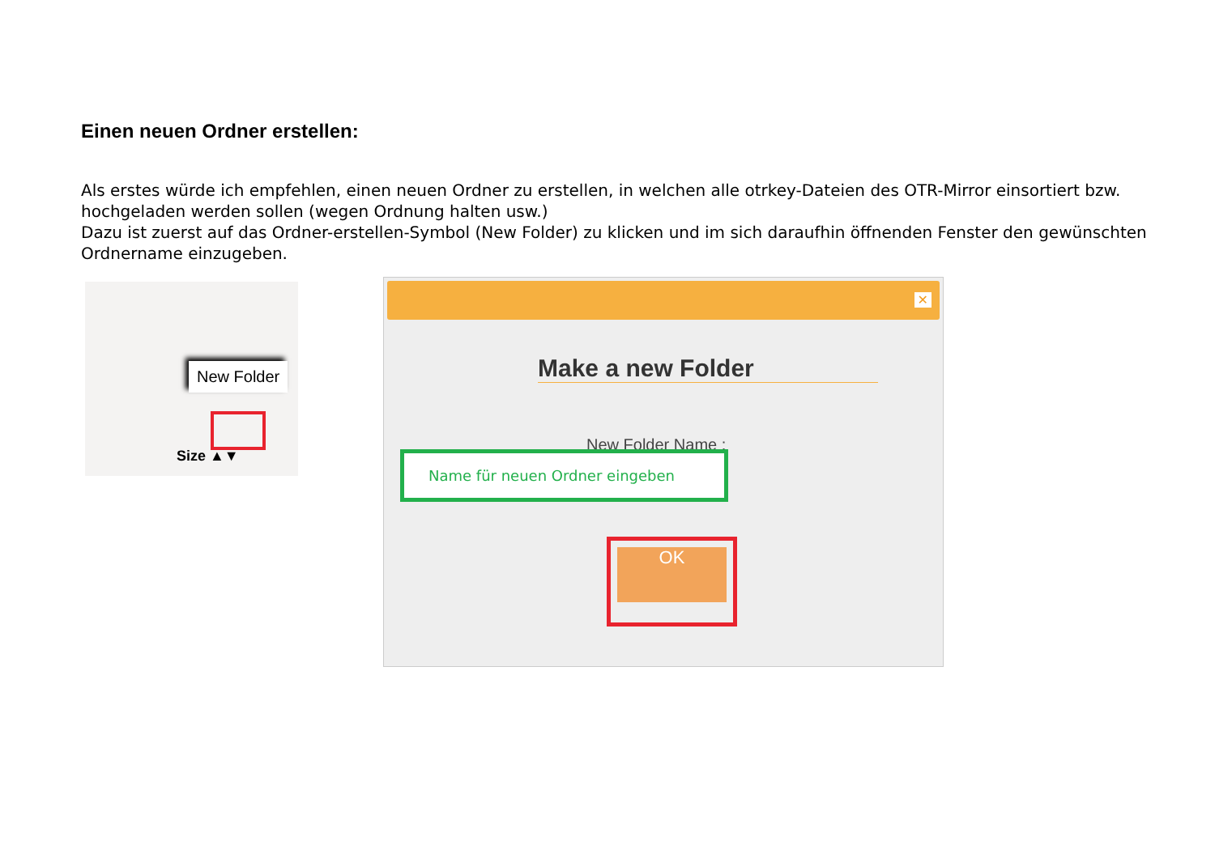Einen neuen Ordner erstellen:
Als erstes würde ich empfehlen, einen neuen Ordner zu erstellen, in welchen alle otrkey-Dateien des OTR-Mirror einsortiert bzw. hochgeladen werden sollen (wegen Ordnung halten usw.)
Dazu ist zuerst auf das Ordner-erstellen-Symbol (New Folder) zu klicken und im sich daraufhin öffnenden Fenster den gewünschten Ordnername einzugeben.
New Folder
Size ▲▼
✕
Make a new Folder
New Folder Name :
Name für neuen Ordner eingeben
OK